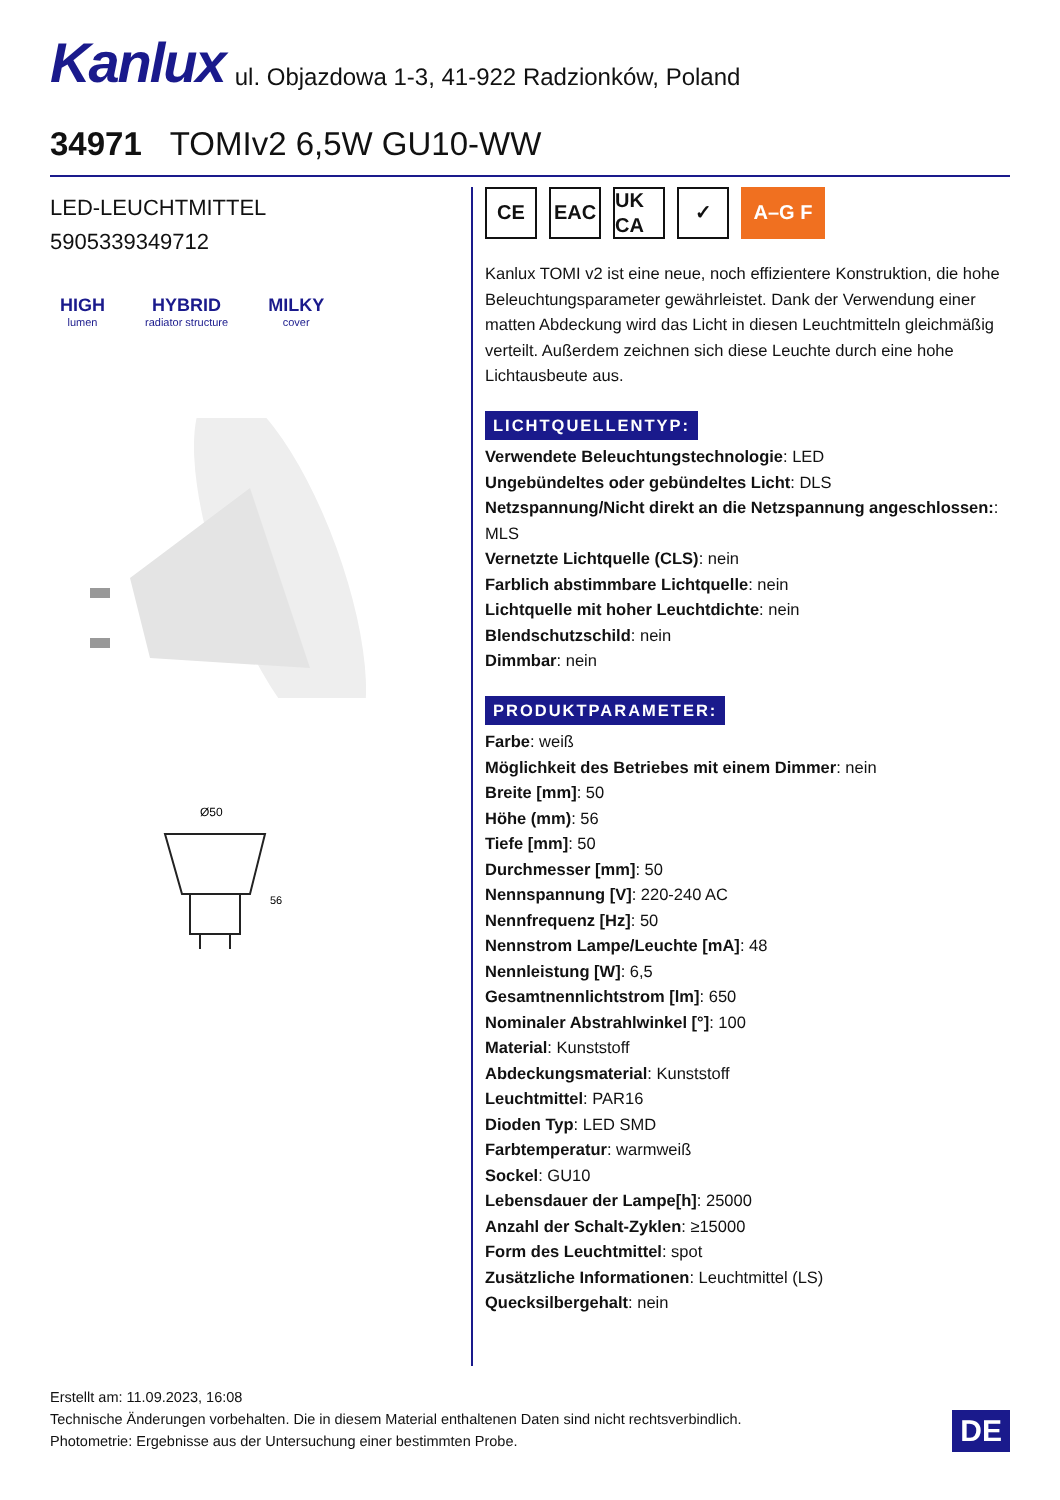Kanlux ul. Objazdowa 1-3, 41-922 Radzionków, Poland
34971 TOMIv2 6,5W GU10-WW
LED-LEUCHTMITTEL
5905339349712
HIGH
lumen
HYBRID
radiator structure
MILKY
cover
Ø50
56
CE EAC UK CA
✓ A–G F
Kanlux TOMI v2 ist eine neue, noch effizientere Konstruktion, die hohe Beleuchtungsparameter gewährleistet. Dank der Verwendung einer matten Abdeckung wird das Licht in diesen Leuchtmitteln gleichmäßig verteilt. Außerdem zeichnen sich diese Leuchte durch eine hohe Lichtausbeute aus.
LICHTQUELLENTYP:
Verwendete Beleuchtungstechnologie: LED
Ungebündeltes oder gebündeltes Licht: DLS
Netzspannung/Nicht direkt an die Netzspannung angeschlossen:: MLS
Vernetzte Lichtquelle (CLS): nein
Farblich abstimmbare Lichtquelle: nein
Lichtquelle mit hoher Leuchtdichte: nein
Blendschutzschild: nein
Dimmbar: nein
PRODUKTPARAMETER:
Farbe: weiß
Möglichkeit des Betriebes mit einem Dimmer: nein
Breite [mm]: 50
Höhe (mm): 56
Tiefe [mm]: 50
Durchmesser [mm]: 50
Nennspannung [V]: 220-240 AC
Nennfrequenz [Hz]: 50
Nennstrom Lampe/Leuchte [mA]: 48
Nennleistung [W]: 6,5
Gesamtnennlichtstrom [lm]: 650
Nominaler Abstrahlwinkel [°]: 100
Material: Kunststoff
Abdeckungsmaterial: Kunststoff
Leuchtmittel: PAR16
Dioden Typ: LED SMD
Farbtemperatur: warmweiß
Sockel: GU10
Lebensdauer der Lampe[h]: 25000
Anzahl der Schalt-Zyklen: ≥15000
Form des Leuchtmittel: spot
Zusätzliche Informationen: Leuchtmittel (LS)
Quecksilbergehalt: nein
Erstellt am: 11.09.2023, 16:08
Technische Änderungen vorbehalten. Die in diesem Material enthaltenen Daten sind nicht rechtsverbindlich.
Photometrie: Ergebnisse aus der Untersuchung einer bestimmten Probe.
DE